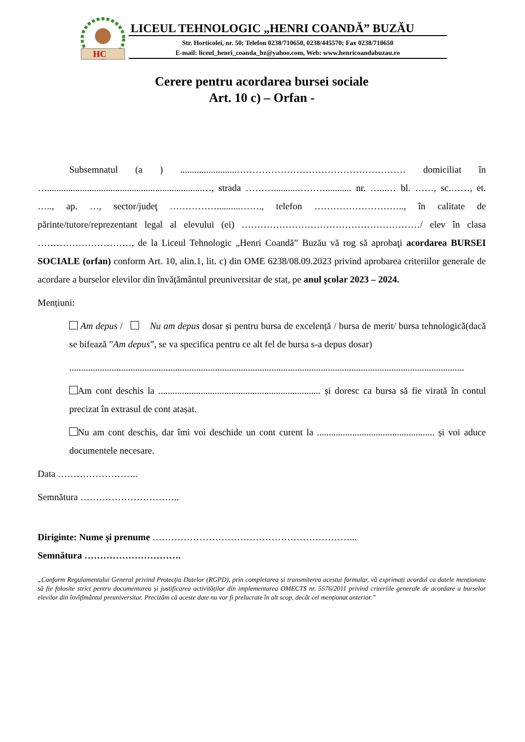HC
LICEUL TEHNOLOGIC „HENRI COANDĂ” BUZĂU
Str. Horticolei, nr. 50; Telefon 0238/710650, 0238/445570; Fax 0238/710650
E-mail: liceul_henri_coanda_bz@yahoo.com, Web: www.henricoandabuzau.ro
Cerere pentru acordarea bursei sociale
Art. 10 c) – Orfan -
Subsemnatul (a ) ........................……………………………………………… domiciliat în …..................................................................…, strada ………..........………........... nr. …...… bl. ……, sc.……, et. ….., ap. …, sector/judeţ ……………..........……., telefon ……………………….., în calitate de părinte/tutore/reprezentant legal al elevului (ei) …………………………………………………/ elev în clasa …………………………, de la Liceul Tehnologic „Henri Coandă” Buzău vă rog să aprobaţi acordarea BURSEI SOCIALE (orfan) conform Art. 10, alin.1, lit. c) din OME 6238/08.09.2023 privind aprobarea criteriilor generale de acordare a burselor elevilor din învăţământul preuniversitar de stat, pe anul şcolar 2023 – 2024.
Mențiuni:
Am depus / Nu am depus dosar și pentru bursa de excelență / bursa de merit/ bursa tehnologică(dacă se bifează ”Am depus”, se va specifica pentru ce alt fel de bursa s-a depus dosar)
........................................................................................................................................................................
Am cont deschis la ..................................................................... și doresc ca bursa să fie virată în contul precizat în extrasul de cont atașat.
Nu am cont deschis, dar îmi voi deschide un cont curent la .................................................. și voi aduce documentele necesare.
Data ……………………..
Semnătura …………………………..
Diriginte: Nume şi prenume ………………………………………………………...
Semnătura ………………………….
„Conform Regulamentului General privind Protecţia Datelor (RGPD), prin completarea și transmiterea acestui formular, vă exprimați acordul ca datele menționate să fie folosite strict pentru documentarea și justificarea activităților din implementarea OMECTS nr. 5576/2011 privind criteriile generale de acordare a burselor elevilor din învîţîmântul preuniversitar. Precizăm că aceste date nu vor fi prelucrate în alt scop, decât cel menționat anterior.”